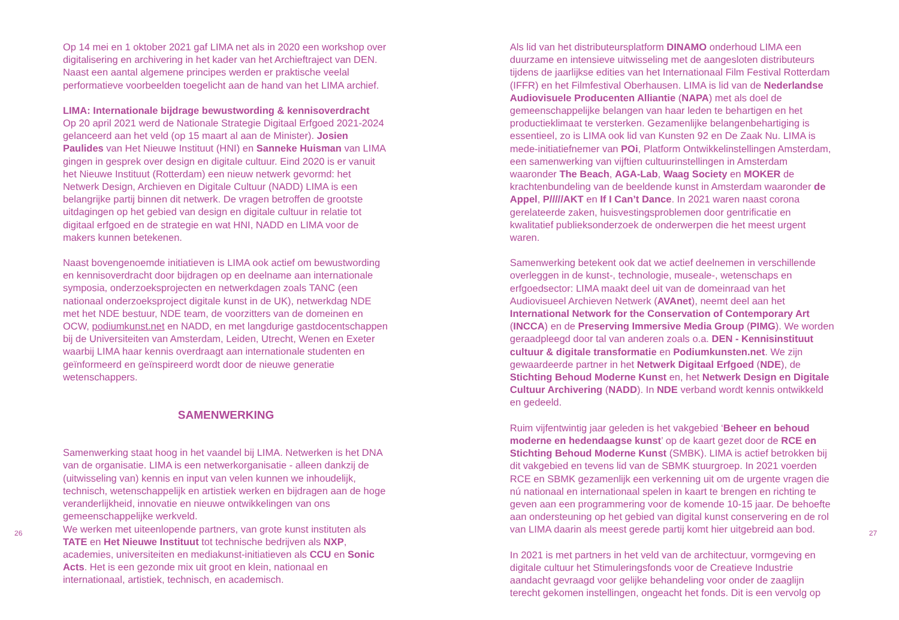26
Op 14 mei en 1 oktober 2021 gaf LIMA net als in 2020 een workshop over digitalisering en archivering in het kader van het Archieftraject van DEN. Naast een aantal algemene principes werden er praktische veelal performatieve voorbeelden toegelicht aan de hand van het LIMA archief.
LIMA: Internationale bijdrage bewustwording & kennisoverdracht
Op 20 april 2021 werd de Nationale Strategie Digitaal Erfgoed 2021-2024 gelanceerd aan het veld (op 15 maart al aan de Minister). Josien Paulides van Het Nieuwe Instituut (HNI) en Sanneke Huisman van LIMA gingen in gesprek over design en digitale cultuur. Eind 2020 is er vanuit het Nieuwe Instituut (Rotterdam) een nieuw netwerk gevormd: het Netwerk Design, Archieven en Digitale Cultuur (NADD) LIMA is een belangrijke partij binnen dit netwerk. De vragen betroffen de grootste uitdagingen op het gebied van design en digitale cultuur in relatie tot digitaal erfgoed en de strategie en wat HNI, NADD en LIMA voor de makers kunnen betekenen.
Naast bovengenoemde initiatieven is LIMA ook actief om bewustwording en kennisoverdracht door bijdragen op en deelname aan internationale symposia, onderzoeksprojecten en netwerkdagen zoals TANC (een nationaal onderzoeksproject digitale kunst in de UK), netwerkdag NDE met het NDE bestuur, NDE team, de voorzitters van de domeinen en OCW, podiumkunst.net en NADD, en met langdurige gastdocentschappen bij de Universiteiten van Amsterdam, Leiden, Utrecht, Wenen en Exeter waarbij LIMA haar kennis overdraagt aan internationale studenten en geïnformeerd en geïnspireerd wordt door de nieuwe generatie wetenschappers.
SAMENWERKING
Samenwerking staat hoog in het vaandel bij LIMA. Netwerken is het DNA van de organisatie. LIMA is een netwerkorganisatie - alleen dankzij de (uitwisseling van) kennis en input van velen kunnen we inhoudelijk, technisch, wetenschappelijk en artistiek werken en bijdragen aan de hoge veranderlijkheid, innovatie en nieuwe ontwikkelingen van ons gemeenschappelijke werkveld.
We werken met uiteenlopende partners, van grote kunst instituten als TATE en Het Nieuwe Instituut tot technische bedrijven als NXP, academies, universiteiten en mediakunst-initiatieven als CCU en Sonic Acts. Het is een gezonde mix uit groot en klein, nationaal en internationaal, artistiek, technisch, en academisch.
Als lid van het distributeursplatform DINAMO onderhoud LIMA een duurzame en intensieve uitwisseling met de aangesloten distributeurs tijdens de jaarlijkse edities van het Internationaal Film Festival Rotterdam (IFFR) en het Filmfestival Oberhausen. LIMA is lid van de Nederlandse Audiovisuele Producenten Alliantie (NAPA) met als doel de gemeenschappelijke belangen van haar leden te behartigen en het productieklimaat te versterken. Gezamenlijke belangenbehartiging is essentieel, zo is LIMA ook lid van Kunsten 92 en De Zaak Nu. LIMA is mede-initiatiefnemer van POi, Platform Ontwikkelinstellingen Amsterdam, een samenwerking van vijftien cultuurinstellingen in Amsterdam waaronder The Beach, AGA-Lab, Waag Society en MOKER de krachtenbundeling van de beeldende kunst in Amsterdam waaronder de Appel, P/////AKT en If I Can’t Dance. In 2021 waren naast corona gerelateerde zaken, huisvestingsproblemen door gentrificatie en kwalitatief publieksonderzoek de onderwerpen die het meest urgent waren.
Samenwerking betekent ook dat we actief deelnemen in verschillende overleggen in de kunst-, technologie, museale-, wetenschaps en erfgoedsector: LIMA maakt deel uit van de domeinraad van het Audiovisueel Archieven Netwerk (AVAnet), neemt deel aan het International Network for the Conservation of Contemporary Art (INCCA) en de Preserving Immersive Media Group (PIMG). We worden geraadpleegd door tal van anderen zoals o.a. DEN - Kennisinstituut cultuur & digitale transformatie en Podiumkunsten.net. We zijn gewaardeerde partner in het Netwerk Digitaal Erfgoed (NDE), de Stichting Behoud Moderne Kunst en, het Netwerk Design en Digitale Cultuur Archivering (NADD). In NDE verband wordt kennis ontwikkeld en gedeeld.
Ruim vijfentwintig jaar geleden is het vakgebied ‘Beheer en behoud moderne en hedendaagse kunst’ op de kaart gezet door de RCE en Stichting Behoud Moderne Kunst (SMBK). LIMA is actief betrokken bij dit vakgebied en tevens lid van de SBMK stuurgroep. In 2021 voerden RCE en SBMK gezamenlijk een verkenning uit om de urgente vragen die nú nationaal en internationaal spelen in kaart te brengen en richting te geven aan een programmering voor de komende 10-15 jaar. De behoefte aan ondersteuning op het gebied van digital kunst conservering en de rol van LIMA daarin als meest gerede partij komt hier uitgebreid aan bod.
In 2021 is met partners in het veld van de architectuur, vormgeving en digitale cultuur het Stimuleringsfonds voor de Creatieve Industrie aandacht gevraagd voor gelijke behandeling voor onder de zaaglijn terecht gekomen instellingen, ongeacht het fonds. Dit is een vervolg op
27